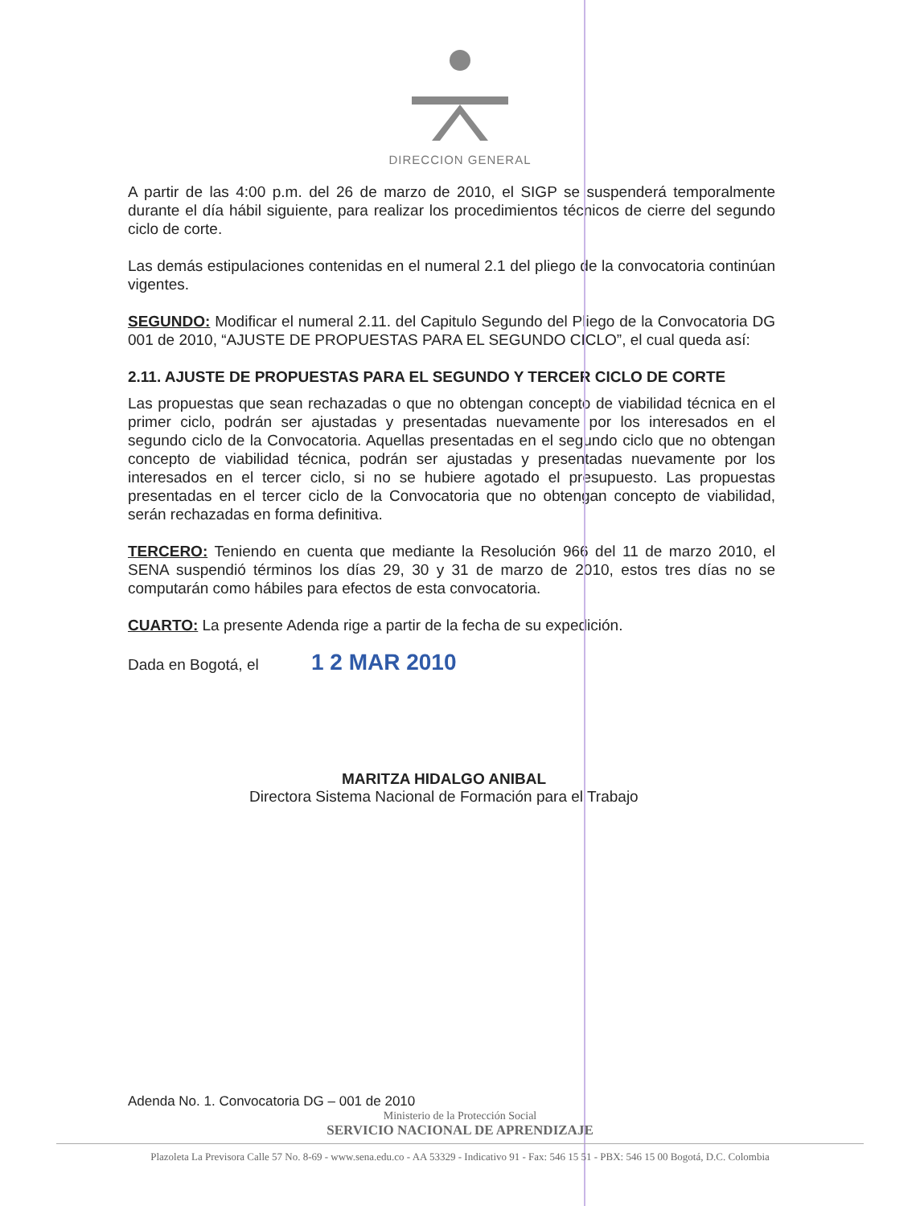DIRECCION GENERAL
A partir de las 4:00 p.m. del 26 de marzo de 2010, el SIGP se suspenderá temporalmente durante el día hábil siguiente, para realizar los procedimientos técnicos de cierre del segundo ciclo de corte.
Las demás estipulaciones contenidas en el numeral 2.1 del pliego de la convocatoria continúan vigentes.
SEGUNDO: Modificar el numeral 2.11. del Capitulo Segundo del Pliego de la Convocatoria DG 001 de 2010, “AJUSTE DE PROPUESTAS PARA EL SEGUNDO CICLO”, el cual queda así:
2.11. AJUSTE DE PROPUESTAS PARA EL SEGUNDO Y TERCER CICLO DE CORTE
Las propuestas que sean rechazadas o que no obtengan concepto de viabilidad técnica en el primer ciclo, podrán ser ajustadas y presentadas nuevamente por los interesados en el segundo ciclo de la Convocatoria. Aquellas presentadas en el segundo ciclo que no obtengan concepto de viabilidad técnica, podrán ser ajustadas y presentadas nuevamente por los interesados en el tercer ciclo, si no se hubiere agotado el presupuesto. Las propuestas presentadas en el tercer ciclo de la Convocatoria que no obtengan concepto de viabilidad, serán rechazadas en forma definitiva.
TERCERO: Teniendo en cuenta que mediante la Resolución 966 del 11 de marzo 2010, el SENA suspendió términos los días 29, 30 y 31 de marzo de 2010, estos tres días no se computarán como hábiles para efectos de esta convocatoria.
CUARTO: La presente Adenda rige a partir de la fecha de su expedición.
Dada en Bogotá, el 1 2 MAR 2010
MARITZA HIDALGO ANIBAL
Directora Sistema Nacional de Formación para el Trabajo
Adenda No. 1. Convocatoria DG – 001 de 2010
Ministerio de la Protección Social
SERVICIO NACIONAL DE APRENDIZAJE
Plazoleta La Previsora Calle 57 No. 8-69 - www.sena.edu.co - AA 53329 - Indicativo 91 - Fax: 546 15 51 - PBX: 546 15 00 Bogotá, D.C. Colombia